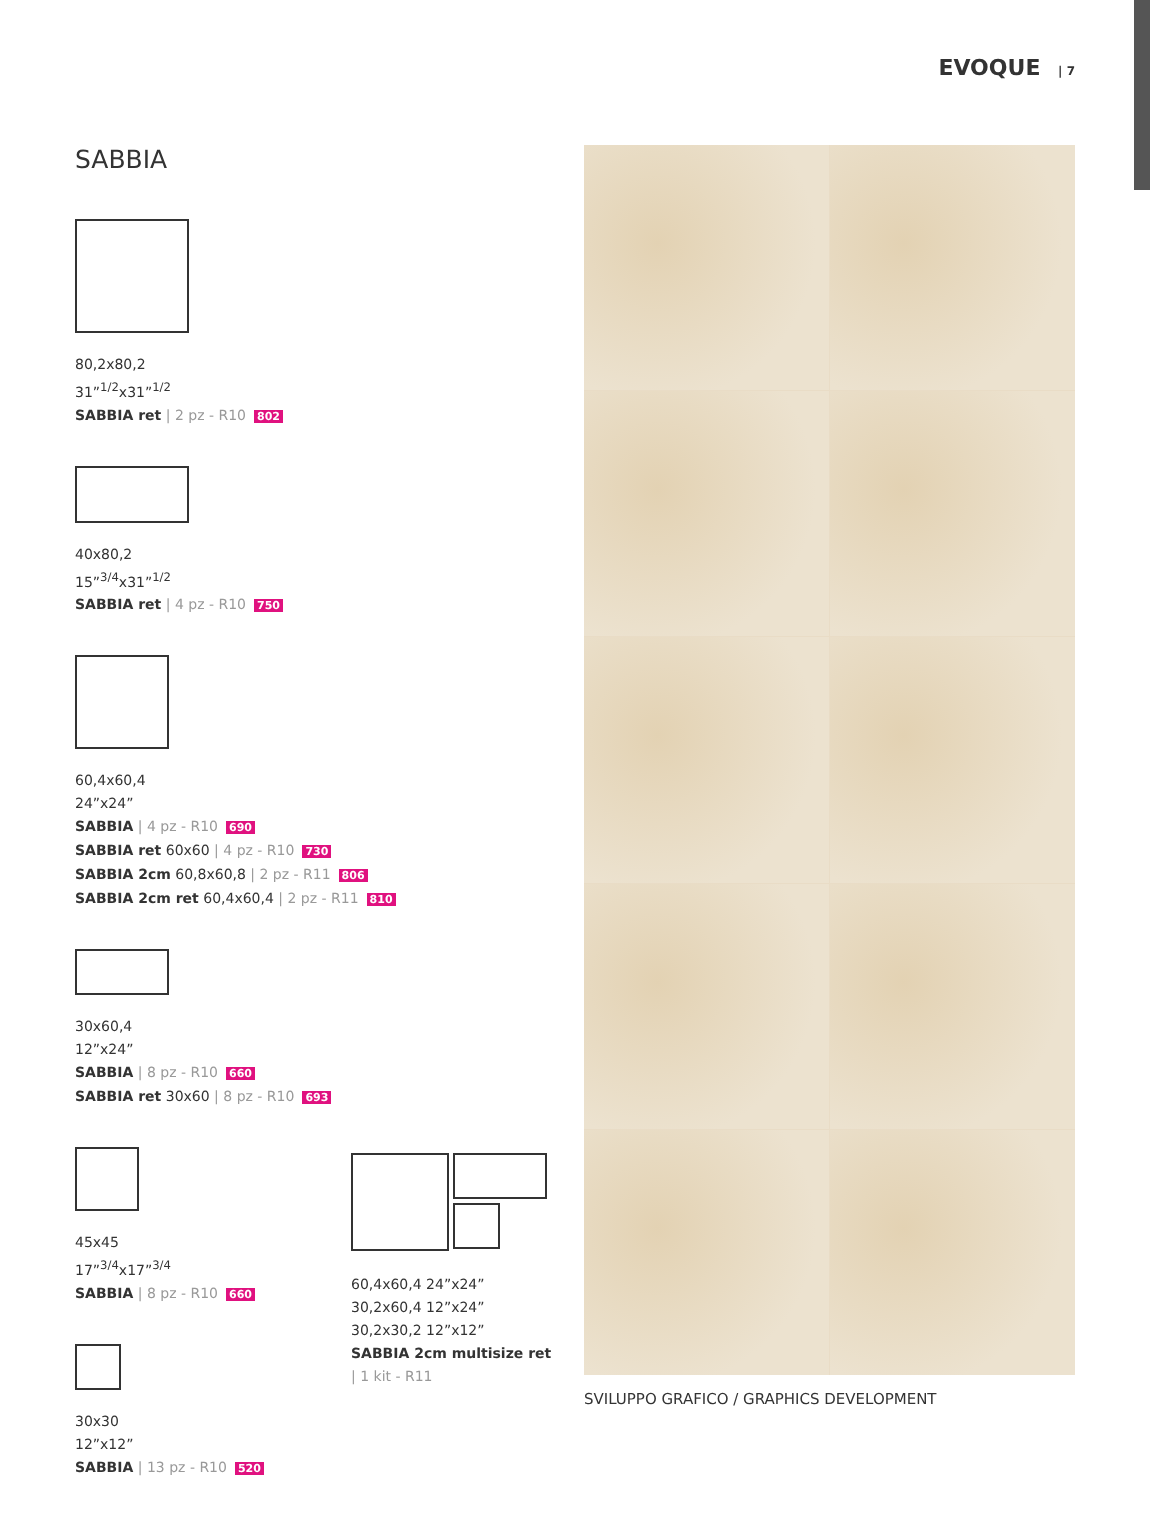EVOQUE | 7
SABBIA
80,2x80,2
31”<sup>1/2</sup>x31”<sup>1/2</sup>
SABBIA ret | 2 pz - R10 802
40x80,2
15”<sup>3/4</sup>x31”<sup>1/2</sup>
SABBIA ret | 4 pz - R10 750
60,4x60,4
24”x24”
SABBIA | 4 pz - R10 690
SABBIA ret 60x60 | 4 pz - R10 730
SABBIA 2cm 60,8x60,8 | 2 pz - R11 806
SABBIA 2cm ret 60,4x60,4 | 2 pz - R11 810
30x60,4
12”x24”
SABBIA | 8 pz - R10 660
SABBIA ret 30x60 | 8 pz - R10 693
45x45
17”<sup>3/4</sup>x17”<sup>3/4</sup>
SABBIA | 8 pz - R10 660
30x30
12”x12”
SABBIA | 13 pz - R10 520
60,4x60,4 24”x24”
30,2x60,4 12”x24”
30,2x30,2 12”x12”
SABBIA 2cm multisize ret
| 1 kit - R11
SVILUPPO GRAFICO / GRAPHICS DEVELOPMENT